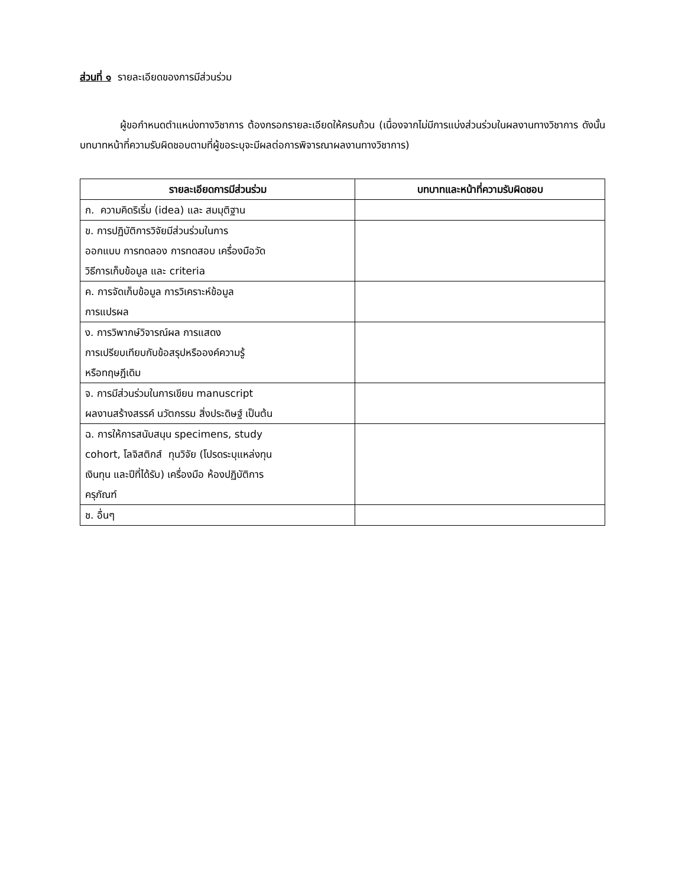ส่วนที่ ๑ รายละเอียดของการมีส่วนร่วม
ผู้ขอกำหนดตำแหน่งทางวิชาการ ต้องกรอกรายละเอียดให้ครบถ้วน (เนื่องจากไม่มีการแบ่งส่วนร่วมในผลงานทางวิชาการ ดังนั้นบทบาทหน้าที่ความรับผิดชอบตามที่ผู้ขอระบุจะมีผลต่อการพิจารณาผลงานทางวิชาการ)
| รายละเอียดการมีส่วนร่วม | บทบาทและหน้าที่ความรับผิดชอบ |
| --- | --- |
| ก. ความคิดริเริ่ม (idea) และ สมมุติฐาน | |
| ข. การปฏิบัติการวิจัยมีส่วนร่วมในการ ออกแบบ การทดลอง การทดสอบ เครื่องมือวัด วิธีการเก็บข้อมูล และ criteria | |
| ค. การจัดเก็บข้อมูล การวิเคราะห์ข้อมูล การแปรผล | |
| ง. การวิพากษ์วิจารณ์ผล การแสดง การเปรียบเทียบกับข้อสรุปหรือองค์ความรู้ หรือทฤษฎีเดิม | |
| จ. การมีส่วนร่วมในการเขียน manuscript ผลงานสร้างสรรค์ นวัตกรรม สิ่งประดิษฐ์ เป็นต้น | |
| ฉ. การให้การสนับสนุน specimens, study cohort, โลจิสติกส์ ทุนวิจัย (โปรดระบุแหล่งทุน เงินทุน และปีที่ได้รับ) เครื่องมือ ห้องปฏิบัติการ ครุภัณฑ์ | |
| ช. อื่นๆ | |